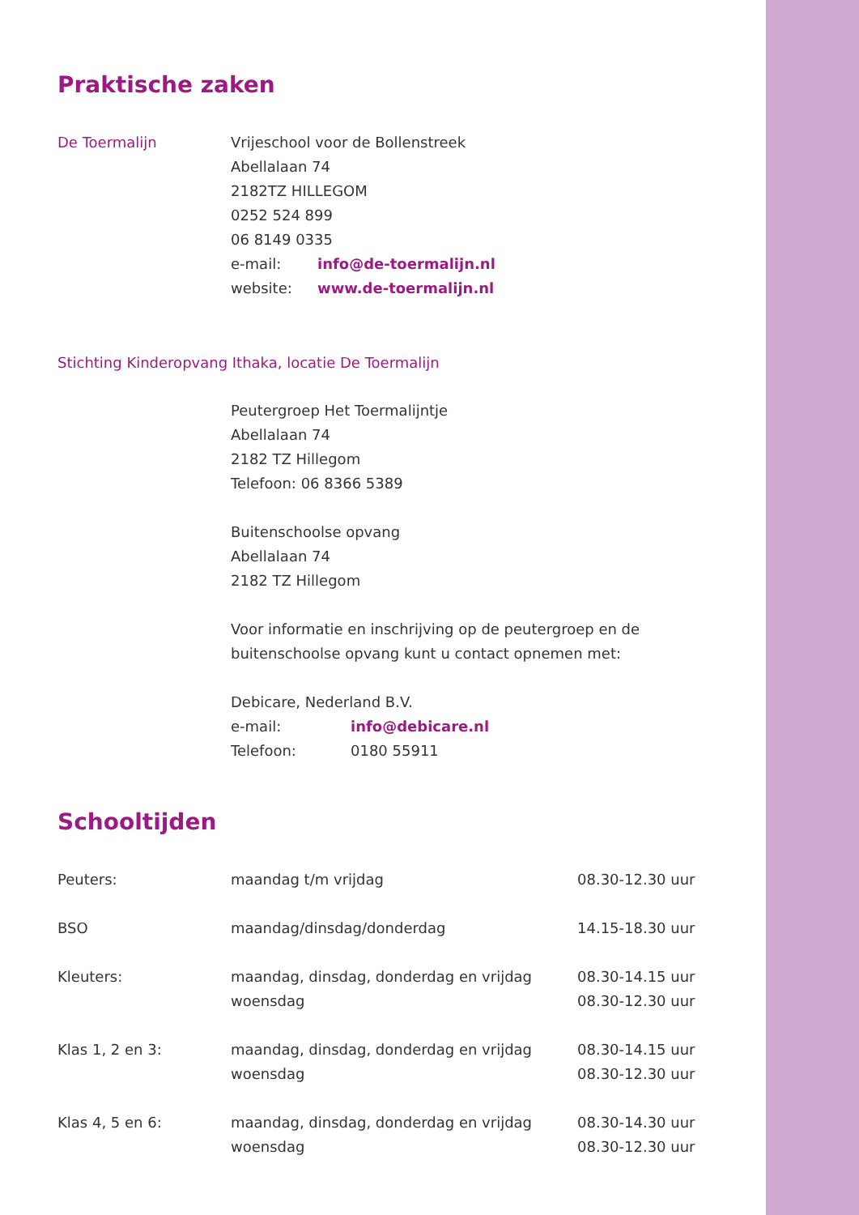Praktische zaken
De Toermalijn Vrijeschool voor de Bollenstreek
Abellalaan 74
2182TZ HILLEGOM
0252 524 899
06 8149 0335
e-mail: info@de-toermalijn.nl
website: www.de-toermalijn.nl
Stichting Kinderopvang Ithaka, locatie De Toermalijn
Peutergroep Het Toermalijntje
Abellalaan 74
2182 TZ Hillegom
Telefoon: 06 8366 5389
Buitenschoolse opvang
Abellalaan 74
2182 TZ Hillegom
Voor informatie en inschrijving op de peutergroep en de buitenschoolse opvang kunt u contact opnemen met:
Debicare, Nederland B.V.
e-mail: info@debicare.nl
Telefoon: 0180 55911
Schooltijden
| Peuters: | maandag t/m vrijdag | 08.30-12.30 uur |
| BSO | maandag/dinsdag/donderdag | 14.15-18.30 uur |
| Kleuters: | maandag, dinsdag, donderdag en vrijdag woensdag | 08.30-14.15 uur 08.30-12.30 uur |
| Klas 1, 2 en 3: | maandag, dinsdag, donderdag en vrijdag woensdag | 08.30-14.15 uur 08.30-12.30 uur |
| Klas 4, 5 en 6: | maandag, dinsdag, donderdag en vrijdag woensdag | 08.30-14.30 uur 08.30-12.30 uur |